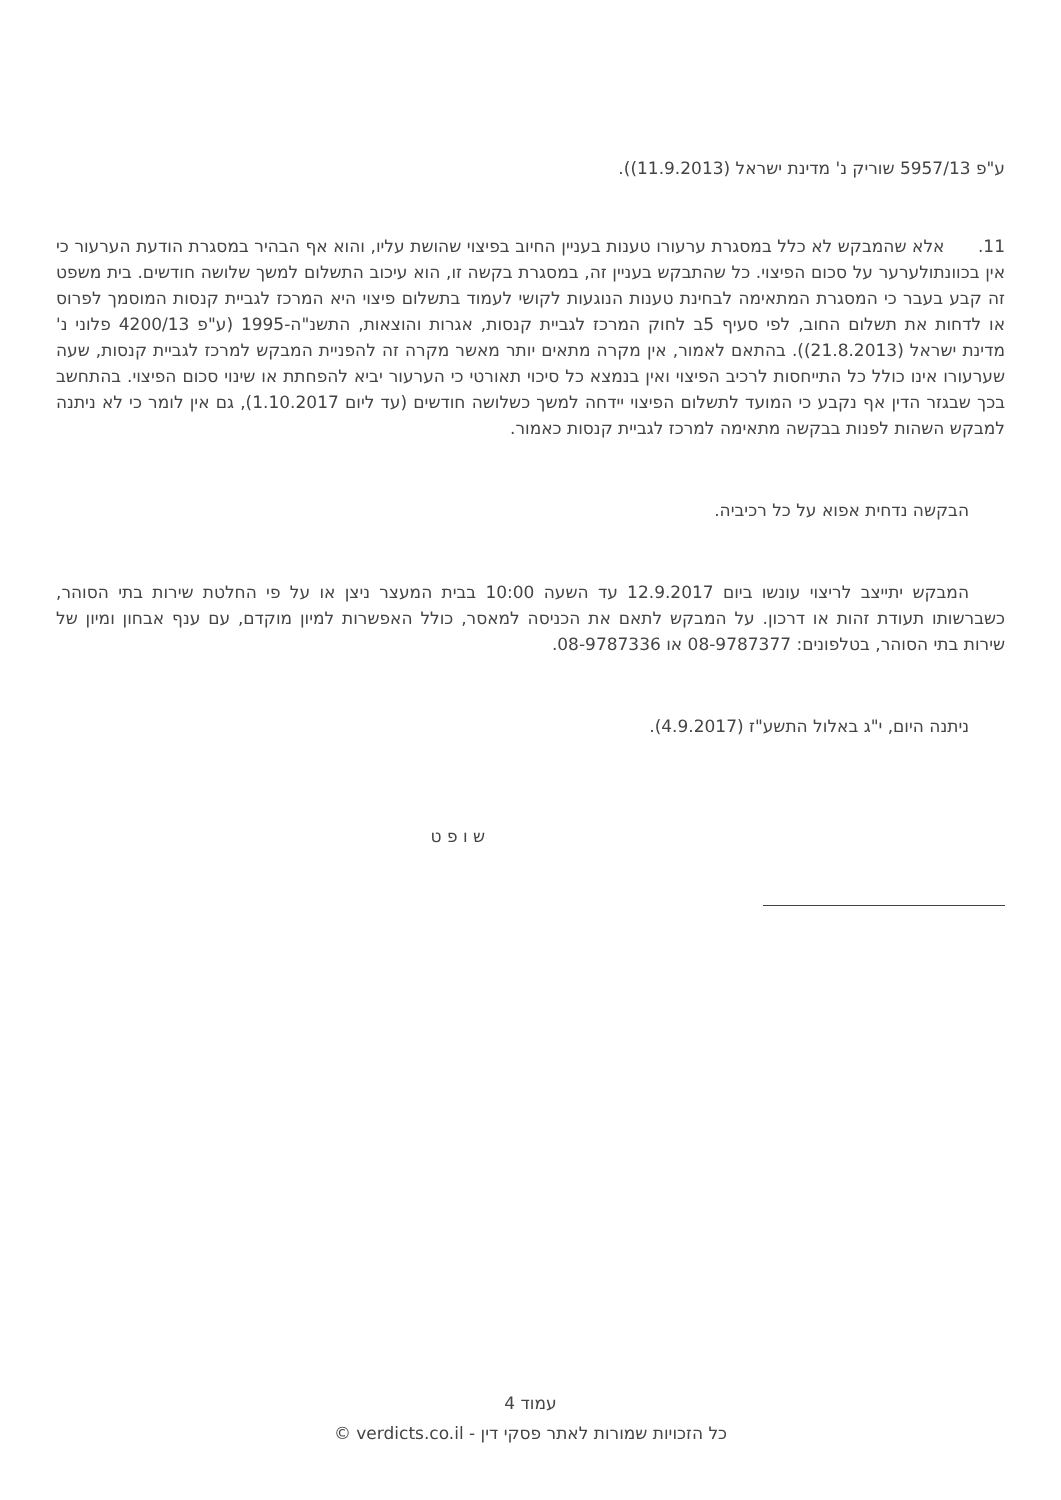ע"פ 5957/13 שוריק נ' מדינת ישראל (11.9.2013)).
11. אלא שהמבקש לא כלל במסגרת ערעורו טענות בעניין החיוב בפיצוי שהושת עליו, והוא אף הבהיר במסגרת הודעת הערעור כי אין בכוונתולערער על סכום הפיצוי. כל שהתבקש בעניין זה, במסגרת בקשה זו, הוא עיכוב התשלום למשך שלושה חודשים. בית משפט זה קבע בעבר כי המסגרת המתאימה לבחינת טענות הנוגעות לקושי לעמוד בתשלום פיצוי היא המרכז לגביית קנסות המוסמך לפרוס או לדחות את תשלום החוב, לפי סעיף 5ב לחוק המרכז לגביית קנסות, אגרות והוצאות, התשנ"ה-1995 (ע"פ 4200/13 פלוני נ' מדינת ישראל (21.8.2013)). בהתאם לאמור, אין מקרה מתאים יותר מאשר מקרה זה להפניית המבקש למרכז לגביית קנסות, שעה שערעורו אינו כולל כל התייחסות לרכיב הפיצוי ואין בנמצא כל סיכוי תאורטי כי הערעור יביא להפחתת או שינוי סכום הפיצוי. בהתחשב בכך שבגזר הדין אף נקבע כי המועד לתשלום הפיצוי יידחה למשך כשלושה חודשים (עד ליום 1.10.2017), גם אין לומר כי לא ניתנה למבקש השהות לפנות בבקשה מתאימה למרכז לגביית קנסות כאמור.
הבקשה נדחית אפוא על כל רכיביה.
המבקש יתייצב לריצוי עונשו ביום 12.9.2017 עד השעה 10:00 בבית המעצר ניצן או על פי החלטת שירות בתי הסוהר, כשברשותו תעודת זהות או דרכון. על המבקש לתאם את הכניסה למאסר, כולל האפשרות למיון מוקדם, עם ענף אבחון ומיון של שירות בתי הסוהר, בטלפונים: 08-9787377 או 08-9787336.
ניתנה היום, י"ג באלול התשע"ז (4.9.2017).
ש ו פ ט
עמוד 4
כל הזכויות שמורות לאתר פסקי דין - verdicts.co.il ©